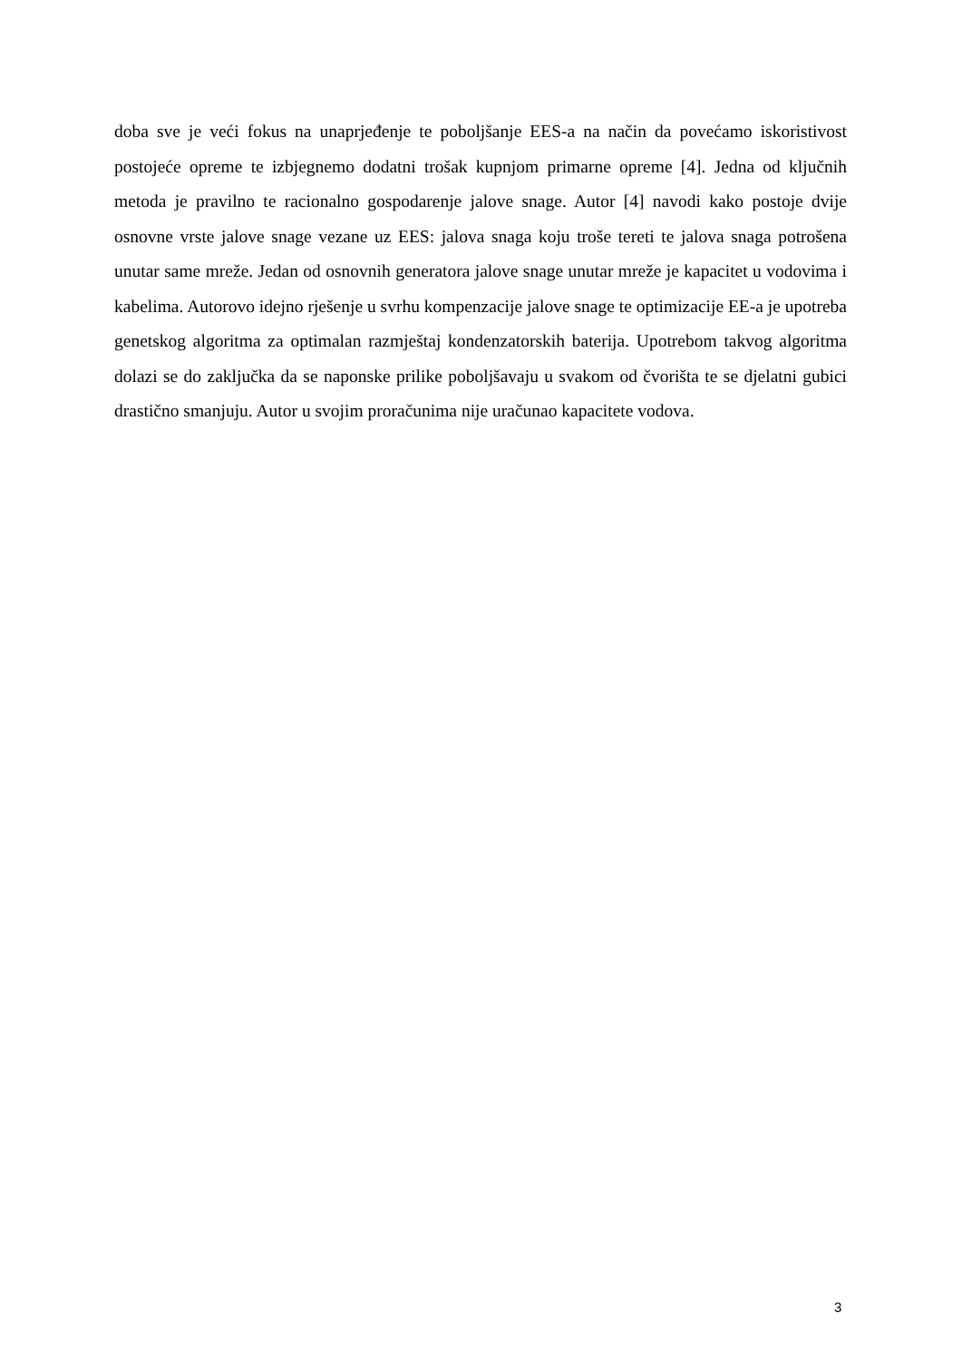doba sve je veći fokus na unaprjeđenje te poboljšanje EES-a na način da povećamo iskoristivost postojeće opreme te izbjegnemo dodatni trošak kupnjom primarne opreme [4]. Jedna od ključnih metoda je pravilno te racionalno gospodarenje jalove snage. Autor [4] navodi kako postoje dvije osnovne vrste jalove snage vezane uz EES: jalova snaga koju troše tereti te jalova snaga potrošena unutar same mreže. Jedan od osnovnih generatora jalove snage unutar mreže je kapacitet u vodovima i kabelima. Autorovo idejno rješenje u svrhu kompenzacije jalove snage te optimizacije EE-a je upotreba genetskog algoritma za optimalan razmještaj kondenzatorskih baterija. Upotrebom takvog algoritma dolazi se do zaključka da se naponske prilike poboljšavaju u svakom od čvorišta te se djelatni gubici drastično smanjuju. Autor u svojim proračunima nije uračunao kapacitete vodova.
3